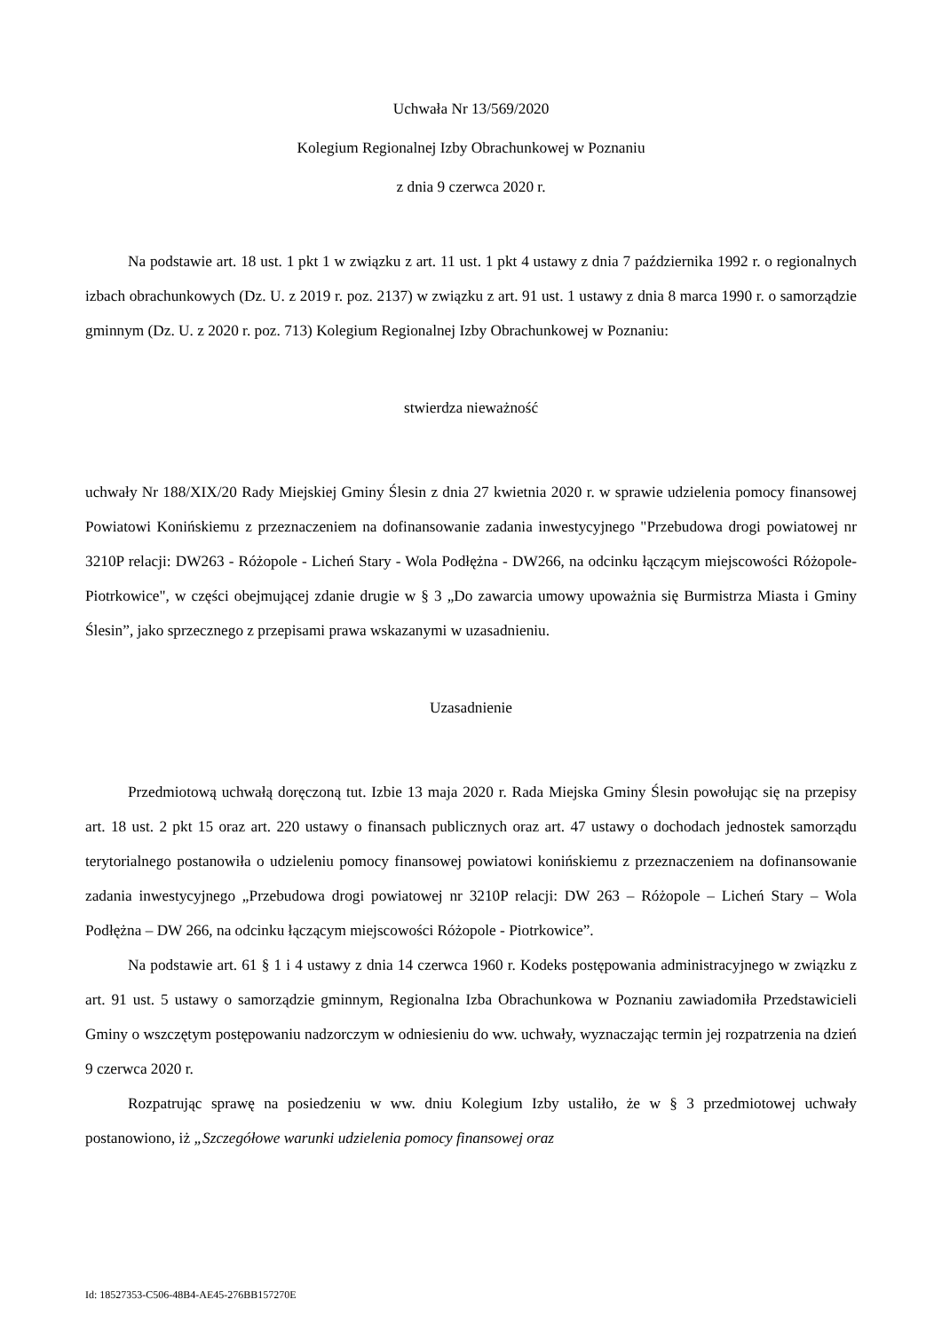Uchwała Nr 13/569/2020
Kolegium Regionalnej Izby Obrachunkowej w Poznaniu
z dnia 9 czerwca 2020 r.
Na podstawie art. 18 ust. 1 pkt 1 w związku z art. 11 ust. 1 pkt 4 ustawy z dnia 7 października 1992 r. o regionalnych izbach obrachunkowych (Dz. U. z 2019 r. poz. 2137) w związku z art. 91 ust. 1 ustawy z dnia 8 marca 1990 r. o samorządzie gminnym (Dz. U. z 2020 r. poz. 713) Kolegium Regionalnej Izby Obrachunkowej w Poznaniu:
stwierdza nieważność
uchwały Nr 188/XIX/20 Rady Miejskiej Gminy Ślesin z dnia 27 kwietnia 2020 r. w sprawie udzielenia pomocy finansowej Powiatowi Konińskiemu z przeznaczeniem na dofinansowanie zadania inwestycyjnego "Przebudowa drogi powiatowej nr 3210P relacji: DW263 - Różopole - Licheń Stary - Wola Podłężna - DW266, na odcinku łączącym miejscowości Różopole-Piotrkowice", w części obejmującej zdanie drugie w § 3 „Do zawarcia umowy upoważnia się Burmistrza Miasta i Gminy Ślesin”, jako sprzecznego z przepisami prawa wskazanymi w uzasadnieniu.
Uzasadnienie
Przedmiotową uchwałą doręczoną tut. Izbie 13 maja 2020 r. Rada Miejska Gminy Ślesin powołując się na przepisy art. 18 ust. 2 pkt 15 oraz art. 220 ustawy o finansach publicznych oraz art. 47 ustawy o dochodach jednostek samorządu terytorialnego postanowiła o udzieleniu pomocy finansowej powiatowi konińskiemu z przeznaczeniem na dofinansowanie zadania inwestycyjnego „Przebudowa drogi powiatowej nr 3210P relacji: DW 263 – Różopole – Licheń Stary – Wola Podłężna – DW 266, na odcinku łączącym miejscowości Różopole - Piotrkowice”.
Na podstawie art. 61 § 1 i 4 ustawy z dnia 14 czerwca 1960 r. Kodeks postępowania administracyjnego w związku z art. 91 ust. 5 ustawy o samorządzie gminnym, Regionalna Izba Obrachunkowa w Poznaniu zawiadomiła Przedstawicieli Gminy o wszczętym postępowaniu nadzorczym w odniesieniu do ww. uchwały, wyznaczając termin jej rozpatrzenia na dzień 9 czerwca 2020 r.
Rozpatrując sprawę na posiedzeniu w ww. dniu Kolegium Izby ustaliło, że w § 3 przedmiotowej uchwały postanowiono, iż „Szczegółowe warunki udzielenia pomocy finansowej oraz
Id: 18527353-C506-48B4-AE45-276BB157270E